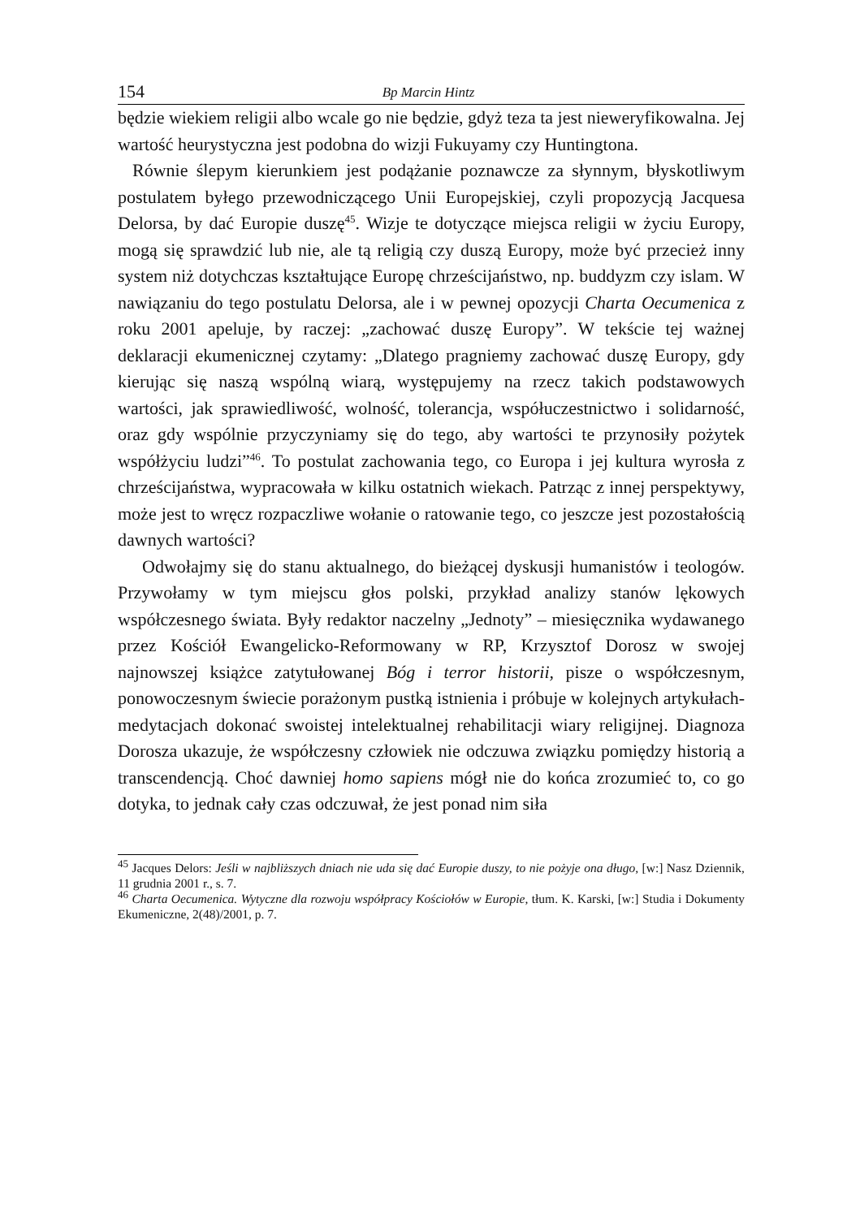154 Bp Marcin Hintz
będzie wiekiem religii albo wcale go nie będzie, gdyż teza ta jest nieweryfikowalna. Jej wartość heurystyczna jest podobna do wizji Fukuyamy czy Huntingtona.
Równie ślepym kierunkiem jest podążanie poznawcze za słynnym, błyskotliwym postulatem byłego przewodniczącego Unii Europejskiej, czyli propozycją Jacquesa Delorsa, by dać Europie duszę<sup>45</sup>. Wizje te dotyczące miejsca religii w życiu Europy, mogą się sprawdzić lub nie, ale tą religią czy duszą Europy, może być przecież inny system niż dotychczas kształtujące Europę chrześcijaństwo, np. buddyzm czy islam. W nawiązaniu do tego postulatu Delorsa, ale i w pewnej opozycji Charta Oecumenica z roku 2001 apeluje, by raczej: „zachować duszę Europy”. W tekście tej ważnej deklaracji ekumenicznej czytamy: „Dlatego pragniemy zachować duszę Europy, gdy kierując się naszą wspólną wiarą, występujemy na rzecz takich podstawowych wartości, jak sprawiedliwość, wolność, tolerancja, współuczestnictwo i solidarność, oraz gdy wspólnie przyczyniamy się do tego, aby wartości te przynosiły pożytek współżyciu ludzi”<sup>46</sup>. To postulat zachowania tego, co Europa i jej kultura wyrosła z chrześcijaństwa, wypracowała w kilku ostatnich wiekach. Patrząc z innej perspektywy, może jest to wręcz rozpaczliwe wołanie o ratowanie tego, co jeszcze jest pozostałością dawnych wartości?
Odwołajmy się do stanu aktualnego, do bieżącej dyskusji humanistów i teologów. Przywołamy w tym miejscu głos polski, przykład analizy stanów lękowych współczesnego świata. Były redaktor naczelny „Jednoty” – miesięcznika wydawanego przez Kościół Ewangelicko-Reformowany w RP, Krzysztof Dorosz w swojej najnowszej książce zatytułowanej Bóg i terror historii, pisze o współczesnym, ponowoczesnym świecie porażonym pustką istnienia i próbuje w kolejnych artykułach-medytacjach dokonać swoistej intelektualnej rehabilitacji wiary religijnej. Diagnoza Dorosza ukazuje, że współczesny człowiek nie odczuwa związku pomiędzy historią a transcendencją. Choć dawniej homo sapiens mógł nie do końca zrozumieć to, co go dotyka, to jednak cały czas odczuwał, że jest ponad nim siła
<sup>45</sup> Jacques Delors: Jeśli w najbliższych dniach nie uda się dać Europie duszy, to nie pożyje ona długo, [w:] Nasz Dziennik, 11 grudnia 2001 r., s. 7.
<sup>46</sup> Charta Oecumenica. Wytyczne dla rozwoju współpracy Kościołów w Europie, tłum. K. Karski, [w:] Studia i Dokumenty Ekumeniczne, 2(48)/2001, p. 7.